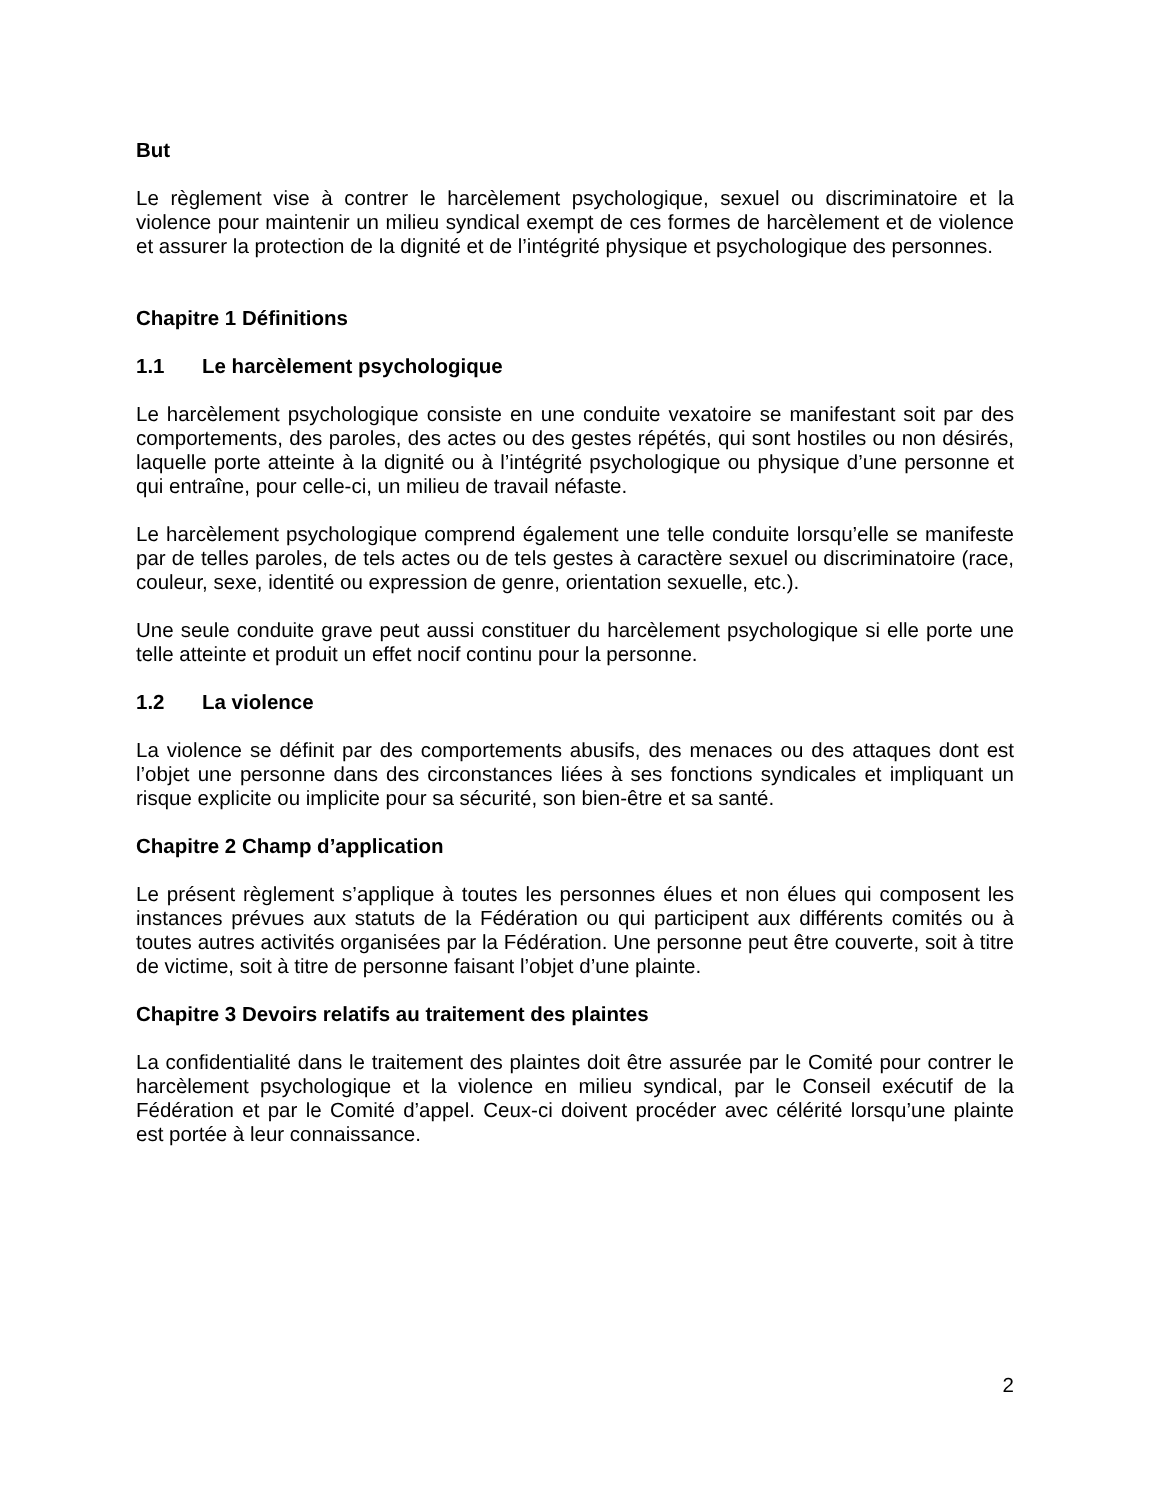But
Le règlement vise à contrer le harcèlement psychologique, sexuel ou discriminatoire et la violence pour maintenir un milieu syndical exempt de ces formes de harcèlement et de violence et assurer la protection de la dignité et de l’intégrité physique et psychologique des personnes.
Chapitre 1 Définitions
1.1 Le harcèlement psychologique
Le harcèlement psychologique consiste en une conduite vexatoire se manifestant soit par des comportements, des paroles, des actes ou des gestes répétés, qui sont hostiles ou non désirés, laquelle porte atteinte à la dignité ou à l’intégrité psychologique ou physique d’une personne et qui entraîne, pour celle-ci, un milieu de travail néfaste.
Le harcèlement psychologique comprend également une telle conduite lorsqu’elle se manifeste par de telles paroles, de tels actes ou de tels gestes à caractère sexuel ou discriminatoire (race, couleur, sexe, identité ou expression de genre, orientation sexuelle, etc.).
Une seule conduite grave peut aussi constituer du harcèlement psychologique si elle porte une telle atteinte et produit un effet nocif continu pour la personne.
1.2 La violence
La violence se définit par des comportements abusifs, des menaces ou des attaques dont est l’objet une personne dans des circonstances liées à ses fonctions syndicales et impliquant un risque explicite ou implicite pour sa sécurité, son bien-être et sa santé.
Chapitre 2 Champ d’application
Le présent règlement s’applique à toutes les personnes élues et non élues qui composent les instances prévues aux statuts de la Fédération ou qui participent aux différents comités ou à toutes autres activités organisées par la Fédération. Une personne peut être couverte, soit à titre de victime, soit à titre de personne faisant l’objet d’une plainte.
Chapitre 3 Devoirs relatifs au traitement des plaintes
La confidentialité dans le traitement des plaintes doit être assurée par le Comité pour contrer le harcèlement psychologique et la violence en milieu syndical, par le Conseil exécutif de la Fédération et par le Comité d’appel. Ceux-ci doivent procéder avec célérité lorsqu’une plainte est portée à leur connaissance.
2